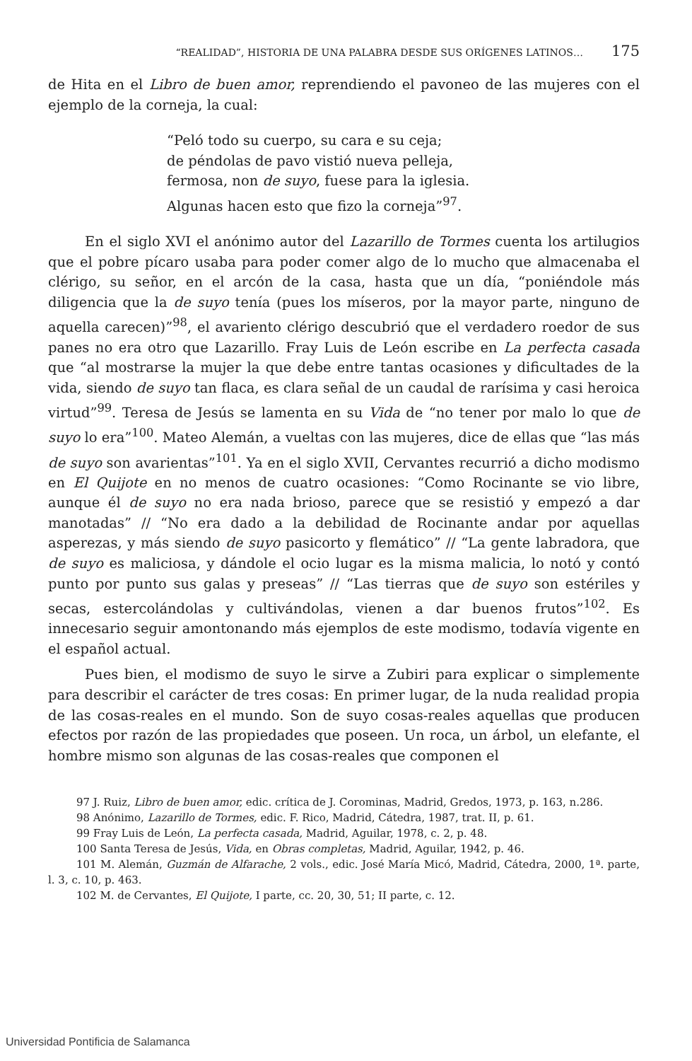“REALIDAD”, HISTORIA DE UNA PALABRA DESDE SUS ORÍGENES LATINOS… 175
de Hita en el Libro de buen amor, reprendiendo el pavoneo de las mujeres con el ejemplo de la corneja, la cual:
“Peló todo su cuerpo, su cara e su ceja;
de péndolas de pavo vistió nueva pelleja,
fermosa, non de suyo, fuese para la iglesia.
Algunas hacen esto que fizo la corneja”<sup>97</sup>.
En el siglo XVI el anónimo autor del Lazarillo de Tormes cuenta los artilugios que el pobre pícaro usaba para poder comer algo de lo mucho que almacenaba el clérigo, su señor, en el arcón de la casa, hasta que un día, “poniéndole más diligencia que la de suyo tenía (pues los míseros, por la mayor parte, ninguno de aquella carecen)”<sup>98</sup>, el avariento clérigo descubrió que el verdadero roedor de sus panes no era otro que Lazarillo. Fray Luis de León escribe en La perfecta casada que “al mostrarse la mujer la que debe entre tantas ocasiones y dificultades de la vida, siendo de suyo tan flaca, es clara señal de un caudal de rarísima y casi heroica virtud”<sup>99</sup>. Teresa de Jesús se lamenta en su Vida de “no tener por malo lo que de suyo lo era”<sup>100</sup>. Mateo Alemán, a vueltas con las mujeres, dice de ellas que “las más de suyo son avarientas”<sup>101</sup>. Ya en el siglo XVII, Cervantes recurrió a dicho modismo en El Quijote en no menos de cuatro ocasiones: “Como Rocinante se vio libre, aunque él de suyo no era nada brioso, parece que se resistió y empezó a dar manotadas” // “No era dado a la debilidad de Rocinante andar por aquellas asperezas, y más siendo de suyo pasicorto y flemático” // “La gente labradora, que de suyo es maliciosa, y dándole el ocio lugar es la misma malicia, lo notó y contó punto por punto sus galas y preseas” // “Las tierras que de suyo son estériles y secas, estercolándolas y cultivándolas, vienen a dar buenos frutos”<sup>102</sup>. Es innecesario seguir amontonando más ejemplos de este modismo, todavía vigente en el español actual.
Pues bien, el modismo de suyo le sirve a Zubiri para explicar o simplemente para describir el carácter de tres cosas: En primer lugar, de la nuda realidad propia de las cosas-reales en el mundo. Son de suyo cosas-reales aquellas que producen efectos por razón de las propiedades que poseen. Un roca, un árbol, un elefante, el hombre mismo son algunas de las cosas-reales que componen el
97 J. Ruiz, Libro de buen amor, edic. crítica de J. Corominas, Madrid, Gredos, 1973, p. 163, n.286.
98 Anónimo, Lazarillo de Tormes, edic. F. Rico, Madrid, Cátedra, 1987, trat. II, p. 61.
99 Fray Luis de León, La perfecta casada, Madrid, Aguilar, 1978, c. 2, p. 48.
100 Santa Teresa de Jesús, Vida, en Obras completas, Madrid, Aguilar, 1942, p. 46.
101 M. Alemán, Guzmán de Alfarache, 2 vols., edic. José María Micó, Madrid, Cátedra, 2000, 1ª. parte, l. 3, c. 10, p. 463.
102 M. de Cervantes, El Quijote, I parte, cc. 20, 30, 51; II parte, c. 12.
Universidad Pontificia de Salamanca